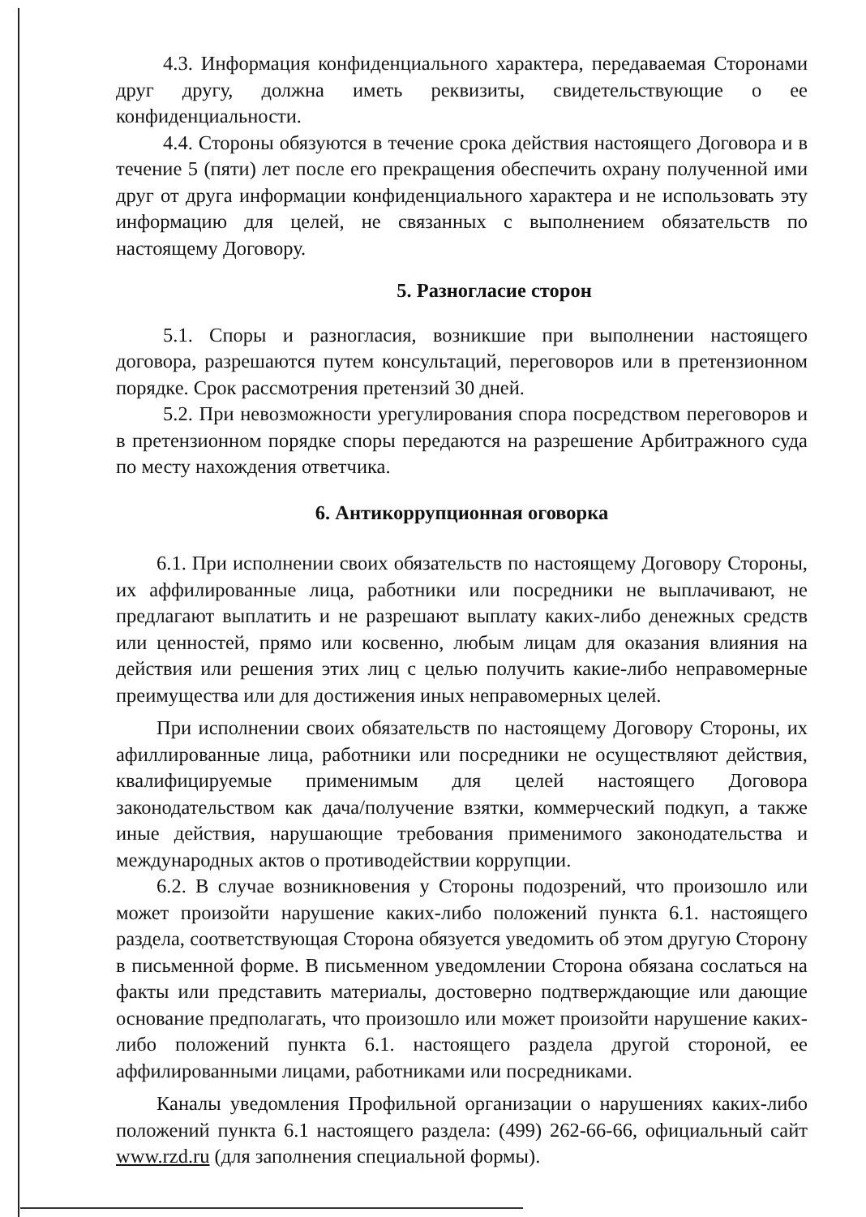4.3. Информация конфиденциального характера, передаваемая Сторонами друг другу, должна иметь реквизиты, свидетельствующие о ее конфиденциальности.
4.4. Стороны обязуются в течение срока действия настоящего Договора и в течение 5 (пяти) лет после его прекращения обеспечить охрану полученной ими друг от друга информации конфиденциального характера и не использовать эту информацию для целей, не связанных с выполнением обязательств по настоящему Договору.
5. Разногласие сторон
5.1. Споры и разногласия, возникшие при выполнении настоящего договора, разрешаются путем консультаций, переговоров или в претензионном порядке. Срок рассмотрения претензий 30 дней.
5.2. При невозможности урегулирования спора посредством переговоров и в претензионном порядке споры передаются на разрешение Арбитражного суда по месту нахождения ответчика.
6. Антикоррупционная оговорка
6.1. При исполнении своих обязательств по настоящему Договору Стороны, их аффилированные лица, работники или посредники не выплачивают, не предлагают выплатить и не разрешают выплату каких-либо денежных средств или ценностей, прямо или косвенно, любым лицам для оказания влияния на действия или решения этих лиц с целью получить какие-либо неправомерные преимущества или для достижения иных неправомерных целей.
При исполнении своих обязательств по настоящему Договору Стороны, их афиллированные лица, работники или посредники не осуществляют действия, квалифицируемые применимым для целей настоящего Договора законодательством как дача/получение взятки, коммерческий подкуп, а также иные действия, нарушающие требования применимого законодательства и международных актов о противодействии коррупции.
6.2. В случае возникновения у Стороны подозрений, что произошло или может произойти нарушение каких-либо положений пункта 6.1. настоящего раздела, соответствующая Сторона обязуется уведомить об этом другую Сторону в письменной форме. В письменном уведомлении Сторона обязана сослаться на факты или представить материалы, достоверно подтверждающие или дающие основание предполагать, что произошло или может произойти нарушение каких-либо положений пункта 6.1. настоящего раздела другой стороной, ее аффилированными лицами, работниками или посредниками.
Каналы уведомления Профильной организации о нарушениях каких-либо положений пункта 6.1 настоящего раздела: (499) 262-66-66, официальный сайт www.rzd.ru (для заполнения специальной формы).